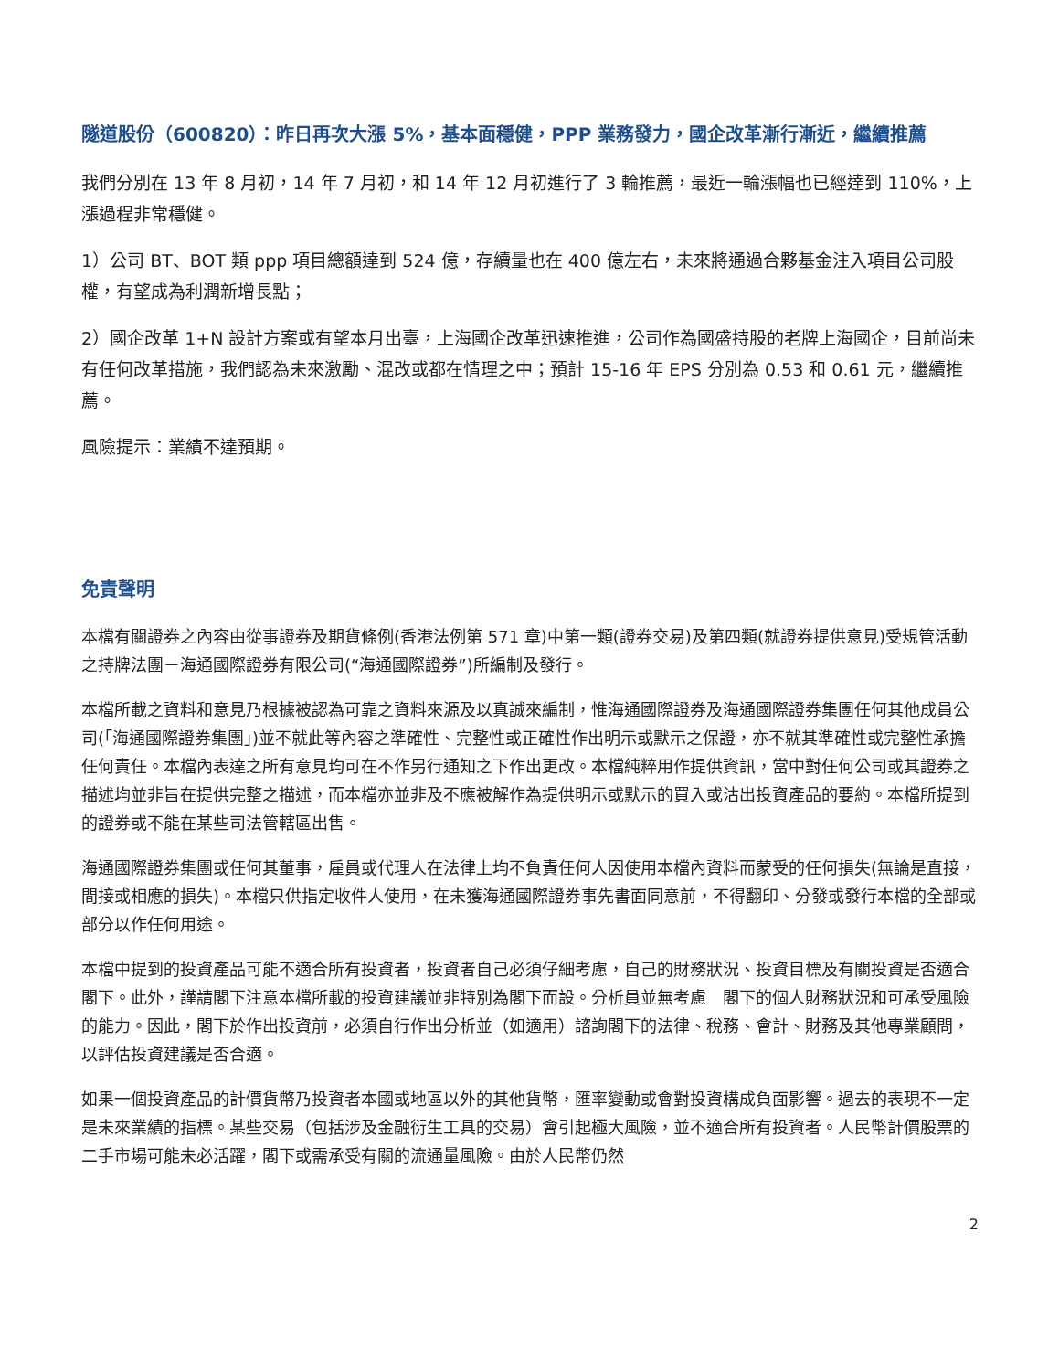隧道股份（600820）：昨日再次大漲 5%，基本面穩健，PPP 業務發力，國企改革漸行漸近，繼續推薦
我們分別在 13 年 8 月初，14 年 7 月初，和 14 年 12 月初進行了 3 輪推薦，最近一輪漲幅也已經達到 110%，上漲過程非常穩健。
1）公司 BT、BOT 類 ppp 項目總額達到 524 億，存續量也在 400 億左右，未來將通過合夥基金注入項目公司股權，有望成為利潤新增長點；
2）國企改革 1+N 設計方案或有望本月出臺，上海國企改革迅速推進，公司作為國盛持股的老牌上海國企，目前尚未有任何改革措施，我們認為未來激勵、混改或都在情理之中；預計 15-16 年 EPS 分別為 0.53 和 0.61 元，繼續推薦。
風險提示：業績不達預期。
免責聲明
本檔有關證券之內容由從事證券及期貨條例(香港法例第 571 章)中第一類(證券交易)及第四類(就證券提供意見)受規管活動之持牌法團－海通國際證券有限公司(“海通國際證券”)所編制及發行。
本檔所載之資料和意見乃根據被認為可靠之資料來源及以真誠來編制，惟海通國際證券及海通國際證券集團任何其他成員公司(「海通國際證券集團」)並不就此等內容之準確性、完整性或正確性作出明示或默示之保證，亦不就其準確性或完整性承擔任何責任。本檔內表達之所有意見均可在不作另行通知之下作出更改。本檔純粹用作提供資訊，當中對任何公司或其證券之描述均並非旨在提供完整之描述，而本檔亦並非及不應被解作為提供明示或默示的買入或沽出投資產品的要約。本檔所提到的證券或不能在某些司法管轄區出售。
海通國際證券集團或任何其董事，雇員或代理人在法律上均不負責任何人因使用本檔內資料而蒙受的任何損失(無論是直接，間接或相應的損失)。本檔只供指定收件人使用，在未獲海通國際證券事先書面同意前，不得翻印、分發或發行本檔的全部或部分以作任何用途。
本檔中提到的投資產品可能不適合所有投資者，投資者自己必須仔細考慮，自己的財務狀況、投資目標及有關投資是否適合閣下。此外，謹請閣下注意本檔所載的投資建議並非特別為閣下而設。分析員並無考慮　閣下的個人財務狀況和可承受風險的能力。因此，閣下於作出投資前，必須自行作出分析並（如適用）諮詢閣下的法律、稅務、會計、財務及其他專業顧問，以評估投資建議是否合適。
如果一個投資產品的計價貨幣乃投資者本國或地區以外的其他貨幣，匯率變動或會對投資構成負面影響。過去的表現不一定是未來業績的指標。某些交易（包括涉及金融衍生工具的交易）會引起極大風險，並不適合所有投資者。人民幣計價股票的二手市場可能未必活躍，閣下或需承受有關的流通量風險。由於人民幣仍然
2